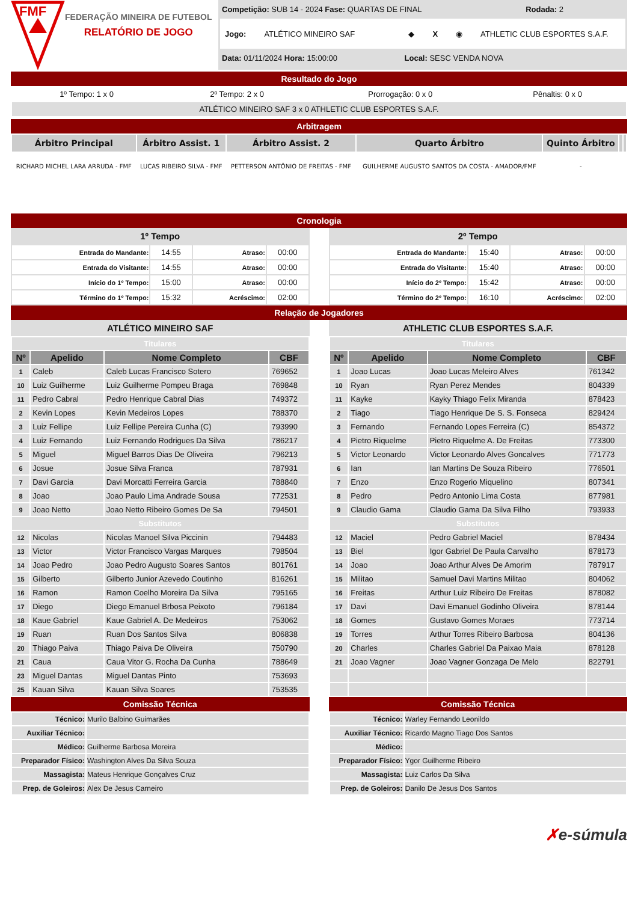FMF
FEDERAÇÃO MINEIRA DE FUTEBOL
RELATÓRIO DE JOGO
Competição: SUB 14 - 2024 Fase: QUARTAS DE FINAL Rodada: 2
Jogo: ATLÉTICO MINEIRO SAF ◆ X ◉ ATHLETIC CLUB ESPORTES S.A.F.
Data: 01/11/2024 Hora: 15:00:00 Local: SESC VENDA NOVA
Resultado do Jogo
| 1º Tempo: 1 x 0 | 2º Tempo: 2 x 0 | Prorrogação: 0 x 0 | Pênaltis: 0 x 0 |
| ATLÉTICO MINEIRO SAF 3 x 0 ATHLETIC CLUB ESPORTES S.A.F. | | | |
Arbitragem
| Árbitro Principal | Árbitro Assist. 1 | Árbitro Assist. 2 | Quarto Árbitro | Quinto Árbitro | | |
| --- | --- | --- | --- | --- | --- | --- |
| RICHARD MICHEL LARA ARRUDA - FMF | LUCAS RIBEIRO SILVA - FMF | PETTERSON ANTÔNIO DE FREITAS - FMF | GUILHERME AUGUSTO SANTOS DA COSTA - AMADOR/FMF | - | | |
Cronologia
1º Tempo
| Entrada do Mandante: | 14:55 | Atraso: | 00:00 |
| Entrada do Visitante: | 14:55 | Atraso: | 00:00 |
| Início do 1º Tempo: | 15:00 | Atraso: | 00:00 |
| Término do 1º Tempo: | 15:32 | Acréscimo: | 02:00 |
2º Tempo
| Entrada do Mandante: | 15:40 | Atraso: | 00:00 |
| Entrada do Visitante: | 15:40 | Atraso: | 00:00 |
| Início do 2º Tempo: | 15:42 | Atraso: | 00:00 |
| Término do 2º Tempo: | 16:10 | Acréscimo: | 02:00 |
Relação de Jogadores
ATLÉTICO MINEIRO SAF
| Titulares | | | |
| Nº | Apelido | Nome Completo | CBF |
| 1 | Caleb | Caleb Lucas Francisco Sotero | 769652 |
| 10 | Luiz Guilherme | Luiz Guilherme Pompeu Braga | 769848 |
| 11 | Pedro Cabral | Pedro Henrique Cabral Dias | 749372 |
| 2 | Kevin Lopes | Kevin Medeiros Lopes | 788370 |
| 3 | Luiz Fellipe | Luiz Fellipe Pereira Cunha (C) | 793990 |
| 4 | Luiz Fernando | Luiz Fernando Rodrigues Da Silva | 786217 |
| 5 | Miguel | Miguel Barros Dias De Oliveira | 796213 |
| 6 | Josue | Josue Silva Franca | 787931 |
| 7 | Davi Garcia | Davi Morcatti Ferreira Garcia | 788840 |
| 8 | Joao | Joao Paulo Lima Andrade Sousa | 772531 |
| 9 | Joao Netto | Joao Netto Ribeiro Gomes De Sa | 794501 |
| Substitutos | | | |
| 12 | Nicolas | Nicolas Manoel Silva Piccinin | 794483 |
| 13 | Victor | Victor Francisco Vargas Marques | 798504 |
| 14 | Joao Pedro | Joao Pedro Augusto Soares Santos | 801761 |
| 15 | Gilberto | Gilberto Junior Azevedo Coutinho | 816261 |
| 16 | Ramon | Ramon Coelho Moreira Da Silva | 795165 |
| 17 | Diego | Diego Emanuel Brbosa Peixoto | 796184 |
| 18 | Kaue Gabriel | Kaue Gabriel A. De Medeiros | 753062 |
| 19 | Ruan | Ruan Dos Santos Silva | 806838 |
| 20 | Thiago Paiva | Thiago Paiva De Oliveira | 750790 |
| 21 | Caua | Caua Vitor G. Rocha Da Cunha | 788649 |
| 23 | Miguel Dantas | Miguel Dantas Pinto | 753693 |
| 25 | Kauan Silva | Kauan Silva Soares | 753535 |
Comissão Técnica
| Técnico: | Murilo Balbino Guimarães |
| Auxiliar Técnico: | |
| Médico: | Guilherme Barbosa Moreira |
| Preparador Físico: | Washington Alves Da Silva Souza |
| Massagista: | Mateus Henrique Gonçalves Cruz |
| Prep. de Goleiros: | Alex De Jesus Carneiro |
ATHLETIC CLUB ESPORTES S.A.F.
| Titulares | | | |
| Nº | Apelido | Nome Completo | CBF |
| 1 | Joao Lucas | Joao Lucas Meleiro Alves | 761342 |
| 10 | Ryan | Ryan Perez Mendes | 804339 |
| 11 | Kayke | Kayky Thiago Felix Miranda | 878423 |
| 2 | Tiago | Tiago Henrique De S. S. Fonseca | 829424 |
| 3 | Fernando | Fernando Lopes Ferreira (C) | 854372 |
| 4 | Pietro Riquelme | Pietro Riquelme A. De Freitas | 773300 |
| 5 | Victor Leonardo | Victor Leonardo Alves Goncalves | 771773 |
| 6 | Ian | Ian Martins De Souza Ribeiro | 776501 |
| 7 | Enzo | Enzo Rogerio Miquelino | 807341 |
| 8 | Pedro | Pedro Antonio Lima Costa | 877981 |
| 9 | Claudio Gama | Claudio Gama Da Silva Filho | 793933 |
| Substitutos | | | |
| 12 | Maciel | Pedro Gabriel Maciel | 878434 |
| 13 | Biel | Igor Gabriel De Paula Carvalho | 878173 |
| 14 | Joao | Joao Arthur Alves De Amorim | 787917 |
| 15 | Militao | Samuel Davi Martins Militao | 804062 |
| 16 | Freitas | Arthur Luiz Ribeiro De Freitas | 878082 |
| 17 | Davi | Davi Emanuel Godinho Oliveira | 878144 |
| 18 | Gomes | Gustavo Gomes Moraes | 773714 |
| 19 | Torres | Arthur Torres Ribeiro Barbosa | 804136 |
| 20 | Charles | Charles Gabriel Da Paixao Maia | 878128 |
| 21 | Joao Vagner | Joao Vagner Gonzaga De Melo | 822791 |
Comissão Técnica
| Técnico: | Warley Fernando Leonildo |
| Auxiliar Técnico: | Ricardo Magno Tiago Dos Santos |
| Médico: | |
| Preparador Físico: | Ygor Guilherme Ribeiro |
| Massagista: | Luiz Carlos Da Silva |
| Prep. de Goleiros: | Danilo De Jesus Dos Santos |
✗e-súmula